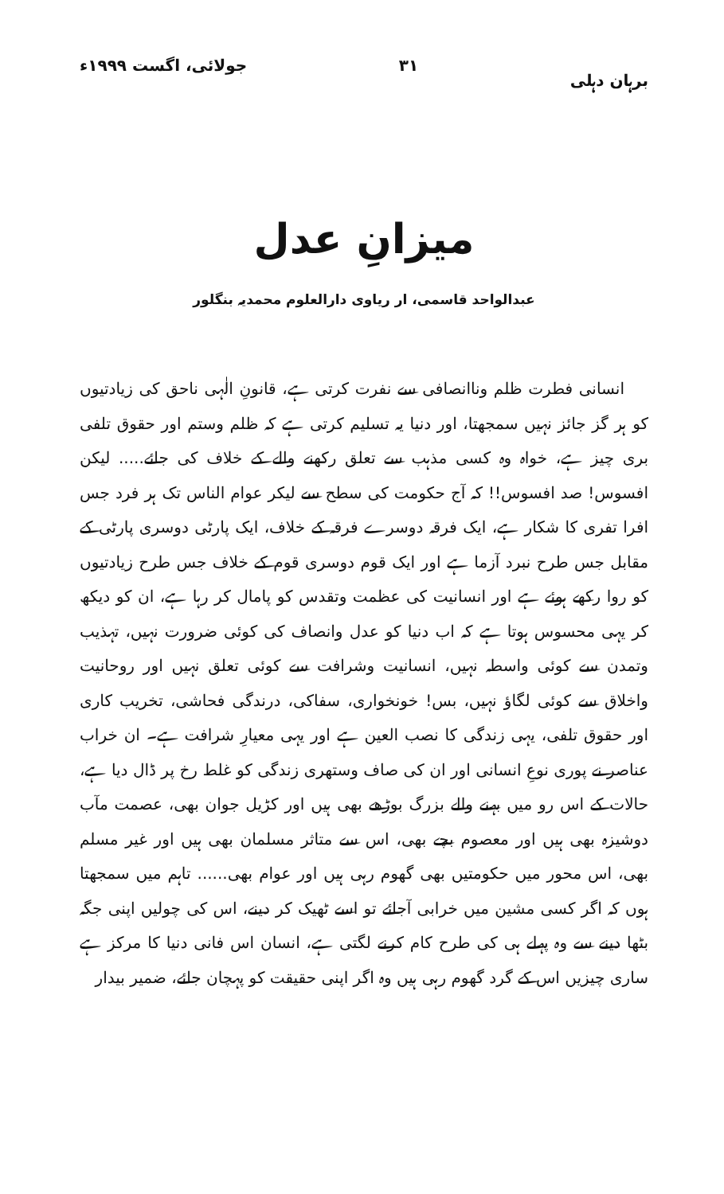برہان دہلی ۳۱ جولائی، اگست ۱۹۹۹ء
میزانِ عدل
عبدالواحد قاسمی، ار ریاوی دارالعلوم محمدیہ بنگلور
انسانی فطرت ظلم وناانصافی سے نفرت کرتی ہے، قانونِ الٰہی ناحق کی زیادتیوں کو ہر گز جائز نہیں سمجھتا، اور دنیا یہ تسلیم کرتی ہے کہ ظلم وستم اور حقوق تلفی بری چیز ہے، خواہ وہ کسی مذہب سے تعلق رکھنے والے کے خلاف کی جائے..... لیکن افسوس! صد افسوس!! کہ آج حکومت کی سطح سے لیکر عوام الناس تک ہر فرد جس افرا تفری کا شکار ہے، ایک فرقہ دوسرے فرقہ کے خلاف، ایک پارٹی دوسری پارٹی کے مقابل جس طرح نبرد آزما ہے اور ایک قوم دوسری قوم کے خلاف جس طرح زیادتیوں کو روا رکھے ہوئے ہے اور انسانیت کی عظمت وتقدس کو پامال کر رہا ہے، ان کو دیکھ کر یہی محسوس ہوتا ہے کہ اب دنیا کو عدل وانصاف کی کوئی ضرورت نہیں، تہذیب وتمدن سے کوئی واسطہ نہیں، انسانیت وشرافت سے کوئی تعلق نہیں اور روحانیت واخلاق سے کوئی لگاؤ نہیں، بس! خونخواری، سفاکی، درندگی فحاشی، تخریب کاری اور حقوق تلفی، یہی زندگی کا نصب العین ہے اور یہی معیارِ شرافت ہے۔ ان خراب عناصر نے پوری نوعِ انسانی اور ان کی صاف وستھری زندگی کو غلط رخ پر ڈال دیا ہے، حالات کے اس رو میں بہنے والے بزرگ بوڑھے بھی ہیں اور کڑیل جوان بھی، عصمت مآب دوشیزہ بھی ہیں اور معصوم بچے بھی، اس سے متاثر مسلمان بھی ہیں اور غیر مسلم بھی، اس محور میں حکومتیں بھی گھوم رہی ہیں اور عوام بھی...... تاہم میں سمجھتا ہوں کہ اگر کسی مشین میں خرابی آجائے تو اسے ٹھیک کر دینے، اس کی چولیں اپنی جگہ بٹھا دینے سے وہ پہلے ہی کی طرح کام کرنے لگتی ہے، انسان اس فانی دنیا کا مرکز ہے ساری چیزیں اس کے گرد گھوم رہی ہیں وہ اگر اپنی حقیقت کو پہچان جائے، ضمیر بیدار